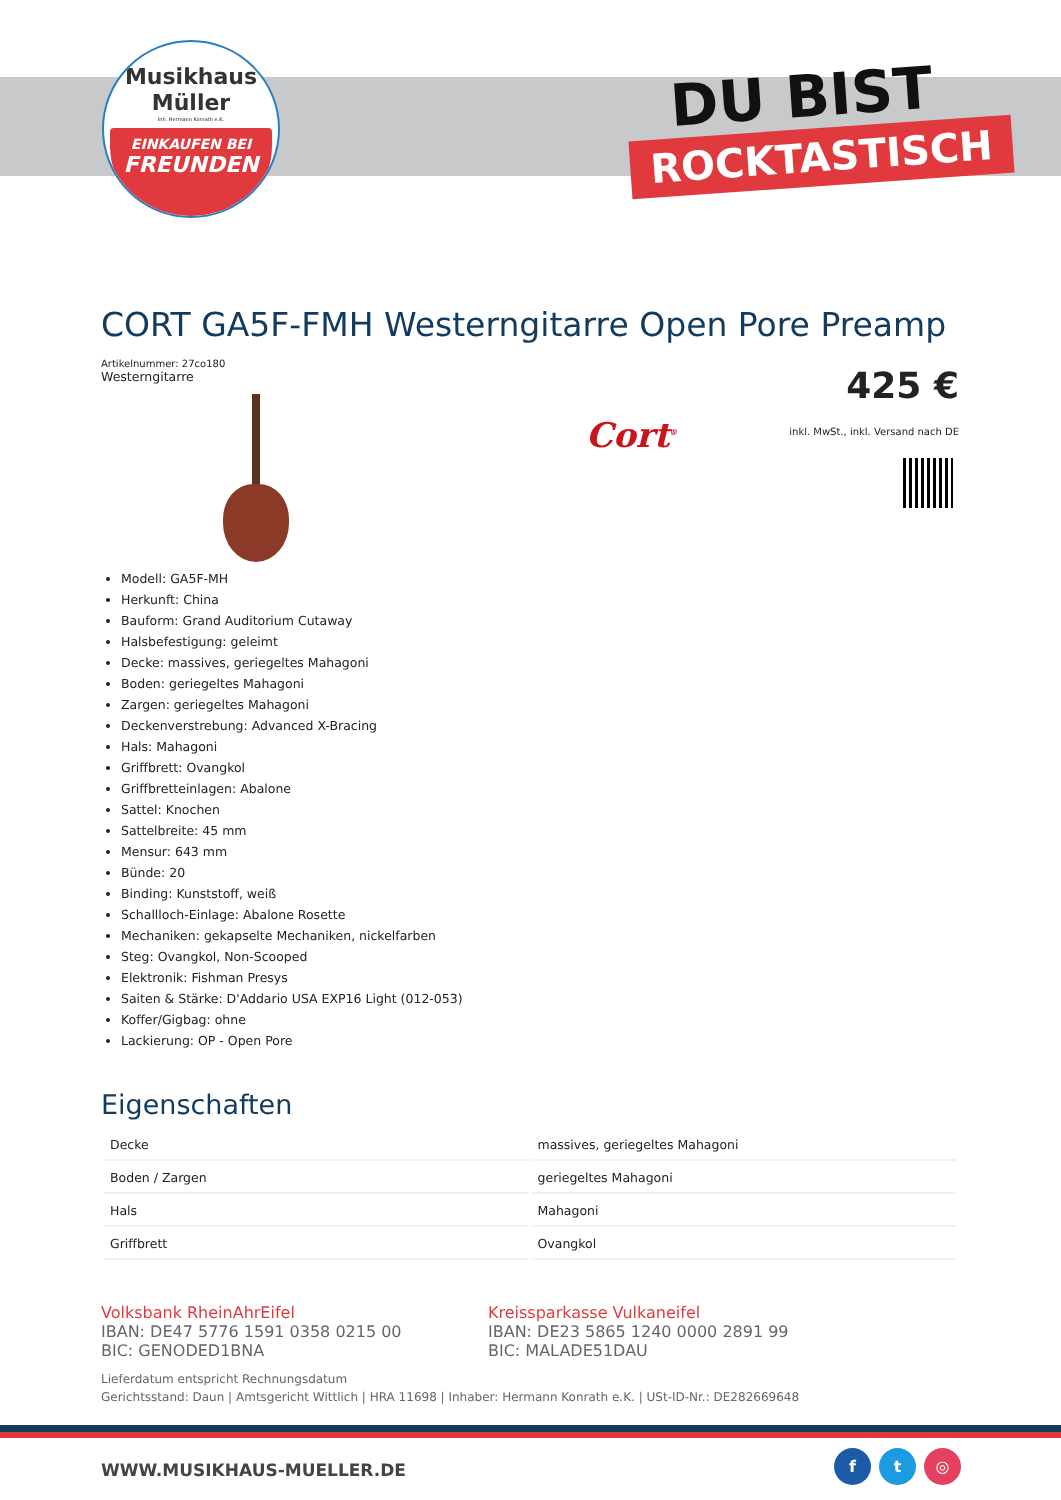Musikhaus
Müller
Inh. Hermann Konrath e.K.
EINKAUFEN BEI
FREUNDEN
DU BIST
ROCKTASTISCH
CORT GA5F-FMH Westerngitarre Open Pore Preamp
Artikelnummer: 27co180
Westerngitarre
425 €
inkl. MwSt., inkl. Versand nach DE
Cort<sup>®</sup>
Modell: GA5F-MH
Herkunft: China
Bauform: Grand Auditorium Cutaway
Halsbefestigung: geleimt
Decke: massives, geriegeltes Mahagoni
Boden: geriegeltes Mahagoni
Zargen: geriegeltes Mahagoni
Deckenverstrebung: Advanced X-Bracing
Hals: Mahagoni
Griffbrett: Ovangkol
Griffbretteinlagen: Abalone
Sattel: Knochen
Sattelbreite: 45 mm
Mensur: 643 mm
Bünde: 20
Binding: Kunststoff, weiß
Schallloch-Einlage: Abalone Rosette
Mechaniken: gekapselte Mechaniken, nickelfarben
Steg: Ovangkol, Non-Scooped
Elektronik: Fishman Presys
Saiten & Stärke: D'Addario USA EXP16 Light (012-053)
Koffer/Gigbag: ohne
Lackierung: OP - Open Pore
Eigenschaften
| Decke | massives, geriegeltes Mahagoni |
| Boden / Zargen | geriegeltes Mahagoni |
| Hals | Mahagoni |
| Griffbrett | Ovangkol |
Volksbank RheinAhrEifel
IBAN: DE47 5776 1591 0358 0215 00
BIC: GENODED1BNA
Kreissparkasse Vulkaneifel
IBAN: DE23 5865 1240 0000 2891 99
BIC: MALADE51DAU
Lieferdatum entspricht Rechnungsdatum
Gerichtsstand: Daun | Amtsgericht Wittlich | HRA 11698 | Inhaber: Hermann Konrath e.K. | USt-ID-Nr.: DE282669648
WWW.MUSIKHAUS-MUELLER.DE
f t ◎